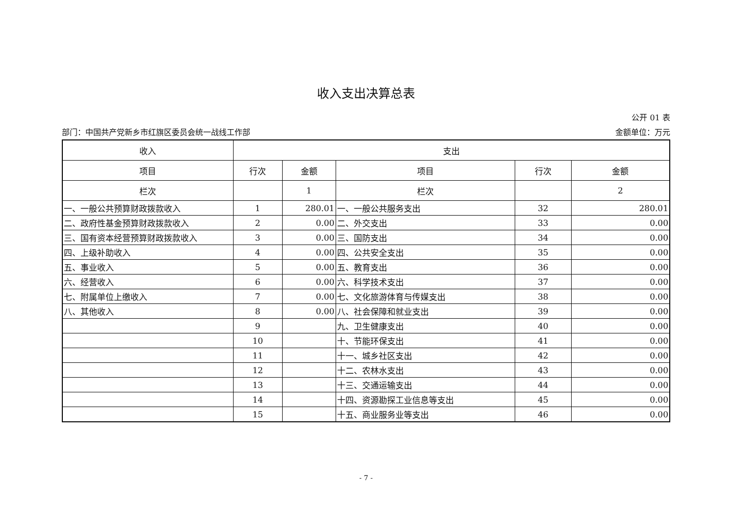收入支出决算总表
公开 01 表
部门：中国共产党新乡市红旗区委员会统一战线工作部 金额单位：万元
| 收入 | 支出 | | | | |
| --- | --- | --- | --- | --- | --- |
| 项目 | 行次 | 金额 | 项目 | 行次 | 金额 |
| 栏次 | | 1 | 栏次 | | 2 |
| 一、一般公共预算财政拨款收入 | 1 | 280.01 | 一、一般公共服务支出 | 32 | 280.01 |
| 二、政府性基金预算财政拨款收入 | 2 | 0.00 | 二、外交支出 | 33 | 0.00 |
| 三、国有资本经营预算财政拨款收入 | 3 | 0.00 | 三、国防支出 | 34 | 0.00 |
| 四、上级补助收入 | 4 | 0.00 | 四、公共安全支出 | 35 | 0.00 |
| 五、事业收入 | 5 | 0.00 | 五、教育支出 | 36 | 0.00 |
| 六、经营收入 | 6 | 0.00 | 六、科学技术支出 | 37 | 0.00 |
| 七、附属单位上缴收入 | 7 | 0.00 | 七、文化旅游体育与传媒支出 | 38 | 0.00 |
| 八、其他收入 | 8 | 0.00 | 八、社会保障和就业支出 | 39 | 0.00 |
| | 9 | | 九、卫生健康支出 | 40 | 0.00 |
| | 10 | | 十、节能环保支出 | 41 | 0.00 |
| | 11 | | 十一、城乡社区支出 | 42 | 0.00 |
| | 12 | | 十二、农林水支出 | 43 | 0.00 |
| | 13 | | 十三、交通运输支出 | 44 | 0.00 |
| | 14 | | 十四、资源勘探工业信息等支出 | 45 | 0.00 |
| | 15 | | 十五、商业服务业等支出 | 46 | 0.00 |
- 7 -